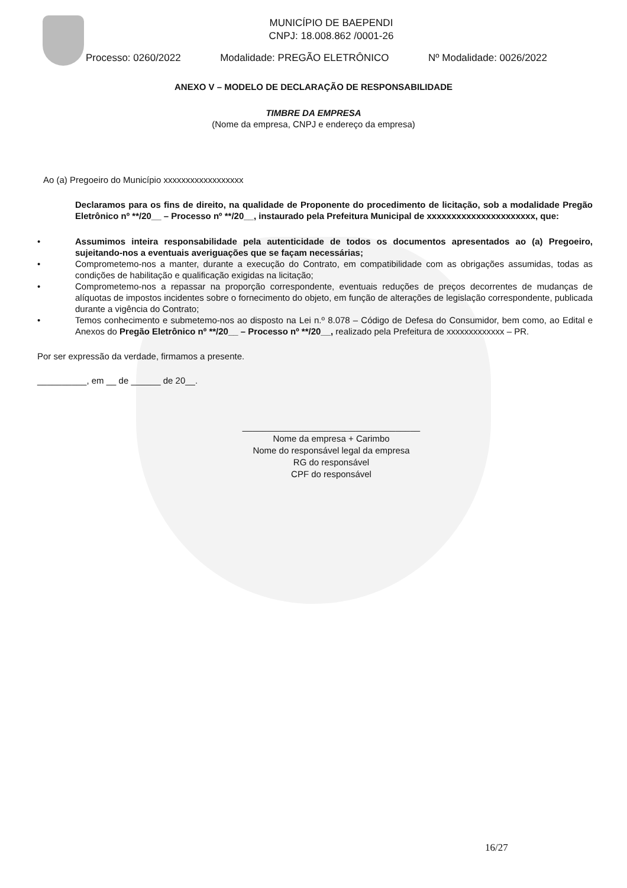MUNICÍPIO DE BAEPENDI
CNPJ: 18.008.862 /0001-26
Processo: 0260/2022 Modalidade: PREGÃO ELETRÔNICO Nº Modalidade: 0026/2022
ANEXO V – MODELO DE DECLARAÇÃO DE RESPONSABILIDADE
TIMBRE DA EMPRESA
(Nome da empresa, CNPJ e endereço da empresa)
Ao (a) Pregoeiro do Município xxxxxxxxxxxxxxxxxx
Declaramos para os fins de direito, na qualidade de Proponente do procedimento de licitação, sob a modalidade Pregão Eletrônico nº **/20__ – Processo nº **/20__, instaurado pela Prefeitura Municipal de xxxxxxxxxxxxxxxxxxxxxx, que:
• Assumimos inteira responsabilidade pela autenticidade de todos os documentos apresentados ao (a) Pregoeiro, sujeitando-nos a eventuais averiguações que se façam necessárias;
• Comprometemo-nos a manter, durante a execução do Contrato, em compatibilidade com as obrigações assumidas, todas as condições de habilitação e qualificação exigidas na licitação;
• Comprometemo-nos a repassar na proporção correspondente, eventuais reduções de preços decorrentes de mudanças de alíquotas de impostos incidentes sobre o fornecimento do objeto, em função de alterações de legislação correspondente, publicada durante a vigência do Contrato;
• Temos conhecimento e submetemo-nos ao disposto na Lei n.º 8.078 – Código de Defesa do Consumidor, bem como, ao Edital e Anexos do Pregão Eletrônico nº **/20__ – Processo nº **/20__, realizado pela Prefeitura de xxxxxxxxxxxxx – PR.
Por ser expressão da verdade, firmamos a presente.
__________, em __ de ______ de 20__.
____________________________________
Nome da empresa + Carimbo
Nome do responsável legal da empresa
RG do responsável
CPF do responsável
16/27